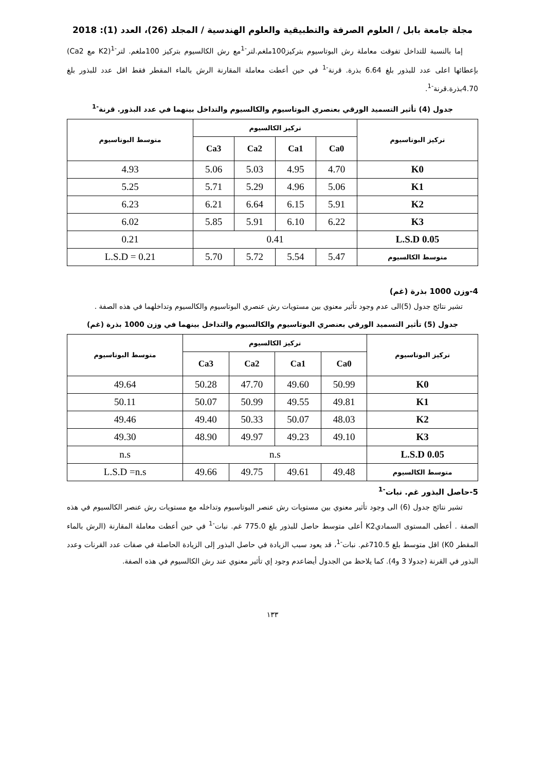مجلة جامعة بابل / العلوم الصرفة والتطبيقية والعلوم الهندسية / المجلد (26)، العدد (1): 2018
إما بالنسبة للتداخل تفوقت معاملة رش البوتاسيوم بتركيز100ملغم.لتر<sup>-1</sup>مع رش الكالسيوم بتركيز 100ملغم. لتر<sup>-1</sup>(K2 مع Ca2) بإعطائها اعلى عدد للبذور بلغ 6.64 بذرة. قرنة<sup>-1</sup> في حين أعطت معاملة المقارنة الرش بالماء المقطر فقط اقل عدد للبذور بلغ 4.70بذرة.قرنة<sup>-1</sup>.
جدول (4) تأثير التسميد الورقي بعنصري البوتاسيوم والكالسيوم والتداخل بينهما في عدد البذور. قرنة<sup>-1</sup>
| تركيز البوتاسيوم | تركيز الكالسيوم | | | | متوسط البوتاسيوم |
| --- | --- | --- | --- | --- | --- |
| | Ca0 | Ca1 | Ca2 | Ca3 | |
| K0 | 4.70 | 4.95 | 5.03 | 5.06 | 4.93 |
| K1 | 5.06 | 4.96 | 5.29 | 5.71 | 5.25 |
| K2 | 5.91 | 6.15 | 6.64 | 6.21 | 6.23 |
| K3 | 6.22 | 6.10 | 5.91 | 5.85 | 6.02 |
| L.S.D 0.05 | 0.41 | | | | 0.21 |
| متوسط الكالسيوم | 5.47 | 5.54 | 5.72 | 5.70 | L.S.D = 0.21 |
4-وزن 1000 بذرة (غم)
تشير نتائج جدول (5)الى عدم وجود تأثير معنوي بين مستويات رش عنصري البوتاسيوم والكالسيوم وتداخلهما في هذه الصفة .
جدول (5) تأثير التسميد الورقي بعنصري البوتاسيوم والكالسيوم والتداخل بينهما في وزن 1000 بذرة (غم)
| تركيز البوتاسيوم | تركيز الكالسيوم | | | | متوسط البوتاسيوم |
| --- | --- | --- | --- | --- | --- |
| | Ca0 | Ca1 | Ca2 | Ca3 | |
| K0 | 50.99 | 49.60 | 47.70 | 50.28 | 49.64 |
| K1 | 49.81 | 49.55 | 50.99 | 50.07 | 50.11 |
| K2 | 48.03 | 50.07 | 50.33 | 49.40 | 49.46 |
| K3 | 49.10 | 49.23 | 49.97 | 48.90 | 49.30 |
| L.S.D 0.05 | n.s | | | | n.s |
| متوسط الكالسيوم | 49.48 | 49.61 | 49.75 | 49.66 | L.S.D =n.s |
5-حاصل البذور غم. نبات<sup>-1</sup>
تشير نتائج جدول (6) الى وجود تأثير معنوي بين مستويات رش عنصر البوتاسيوم وتداخله مع مستويات رش عنصر الكالسيوم في هذه الصفة . أعطى المستوى السماديK2 أعلى متوسط حاصل للبذور بلغ 775.0 غم. نبات<sup>-1</sup> في حين أعطت معاملة المقارنة (الرش بالماء المقطر K0) اقل متوسط بلغ 710.5غم. نبات<sup>-1</sup>، قد يعود سبب الزيادة في حاصل البذور إلى الزيادة الحاصلة في صفات عدد القرنات وعدد البذور في القرنة (جدولا 3 و4). كما يلاحظ من الجدول أيضاعدم وجود إي تأثير معنوي عند رش الكالسيوم في هذه الصفة.
١٣٣